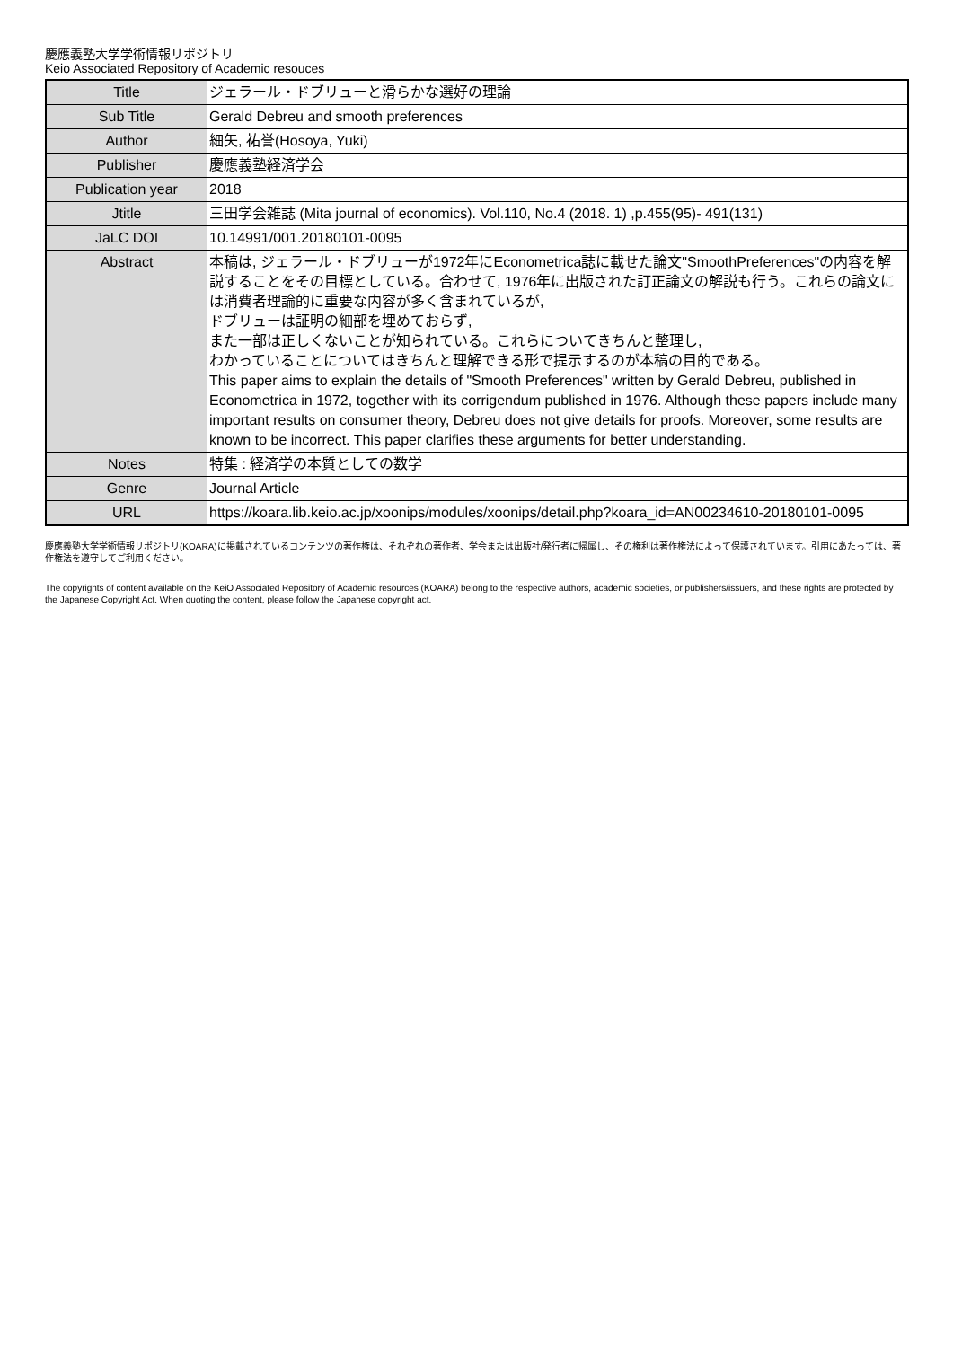慶應義塾大学学術情報リポジトリ
Keio Associated Repository of Academic resouces
| Title | ジェラール・ドブリューと滑らかな選好の理論 |
| Sub Title | Gerald Debreu and smooth preferences |
| Author | 細矢, 祐誉(Hosoya, Yuki) |
| Publisher | 慶應義塾経済学会 |
| Publication year | 2018 |
| Jtitle | 三田学会雑誌 (Mita journal of economics). Vol.110, No.4 (2018. 1) ,p.455(95)- 491(131) |
| JaLC DOI | 10.14991/001.20180101-0095 |
| Abstract | 本稿は, ジェラール・ドブリューが1972年にEconometrica誌に載せた論文"SmoothPreferences"の内容を解説することをその目標としている。合わせて, 1976年に出版された訂正論文の解説も行う。これらの論文には消費者理論的に重要な内容が多く含まれているが, ドブリューは証明の細部を埋めておらず, また一部は正しくないことが知られている。これらについてきちんと整理し, わかっていることについてはきちんと理解できる形で提示するのが本稿の目的である。 This paper aims to explain the details of "Smooth Preferences" written by Gerald Debreu, published in Econometrica in 1972, together with its corrigendum published in 1976. Although these papers include many important results on consumer theory, Debreu does not give details for proofs. Moreover, some results are known to be incorrect. This paper clarifies these arguments for better understanding. |
| Notes | 特集 : 経済学の本質としての数学 |
| Genre | Journal Article |
| URL | https://koara.lib.keio.ac.jp/xoonips/modules/xoonips/detail.php?koara_id=AN00234610-20180101-0095 |
慶應義塾大学学術情報リポジトリ(KOARA)に掲載されているコンテンツの著作権は、それぞれの著作者、学会または出版社/発行者に帰属し、その権利は著作権法によって保護されています。引用にあたっては、著作権法を遵守してご利用ください。
The copyrights of content available on the KeiO Associated Repository of Academic resources (KOARA) belong to the respective authors, academic societies, or publishers/issuers, and these rights are protected by the Japanese Copyright Act. When quoting the content, please follow the Japanese copyright act.